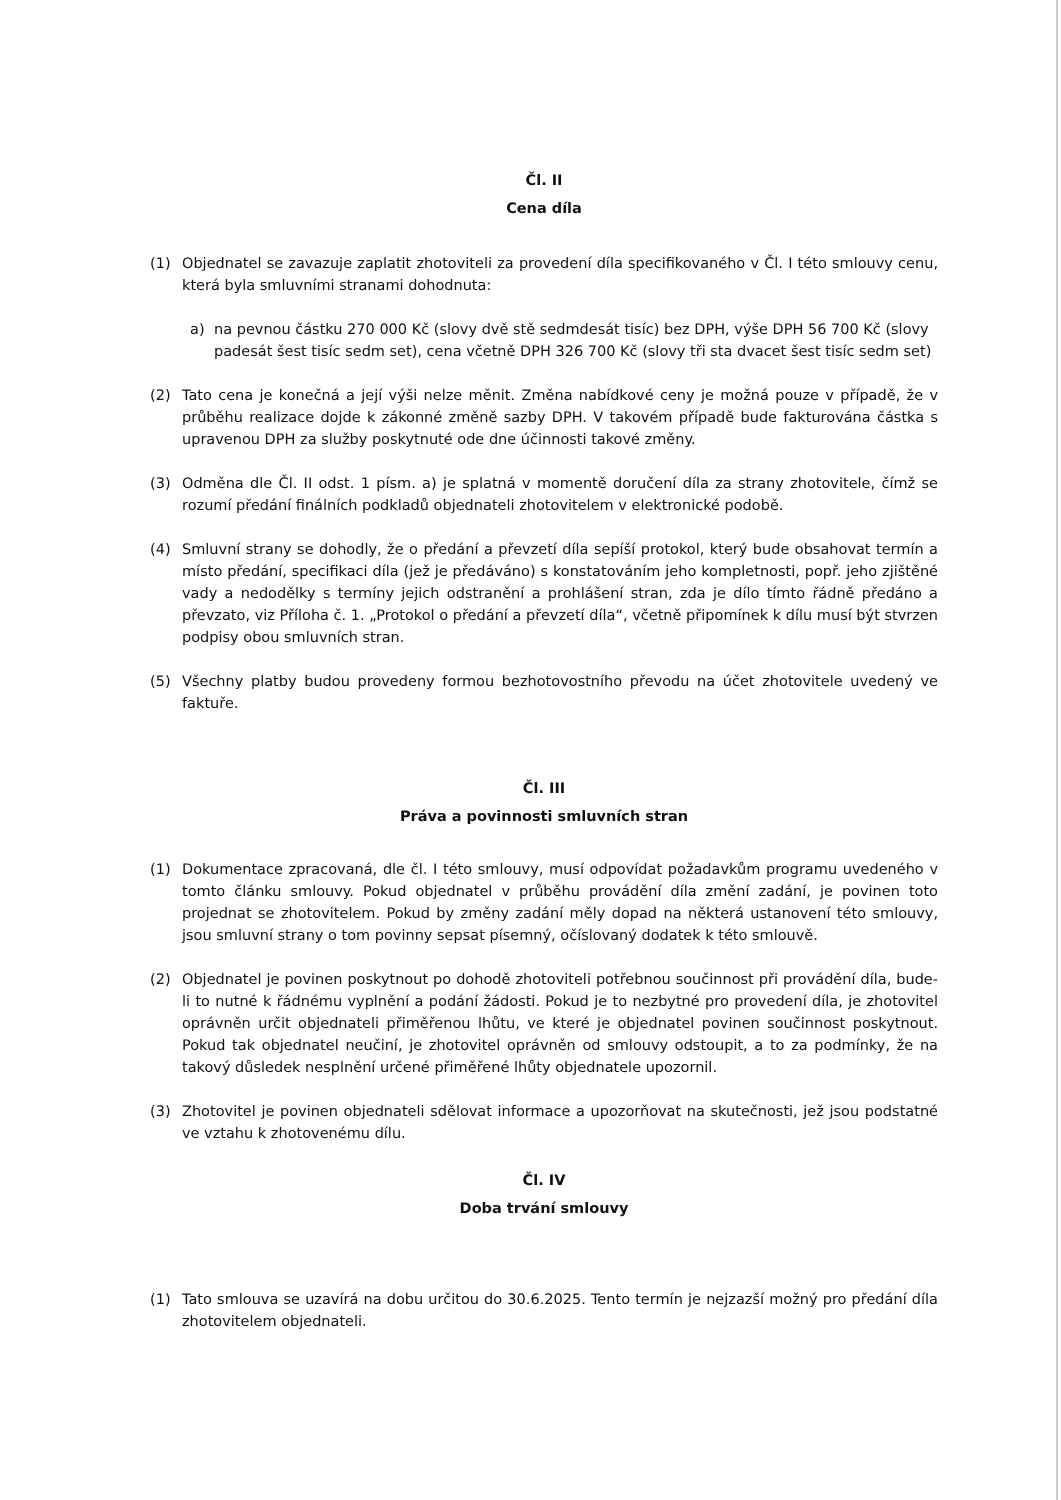Čl. II
Cena díla
(1) Objednatel se zavazuje zaplatit zhotoviteli za provedení díla specifikovaného v Čl. I této smlouvy cenu, která byla smluvními stranami dohodnuta:
a) na pevnou částku 270 000 Kč (slovy dvě stě sedmdesát tisíc) bez DPH, výše DPH 56 700 Kč (slovy padesát šest tisíc sedm set), cena včetně DPH 326 700 Kč (slovy tři sta dvacet šest tisíc sedm set)
(2) Tato cena je konečná a její výši nelze měnit. Změna nabídkové ceny je možná pouze v případě, že v průběhu realizace dojde k zákonné změně sazby DPH. V takovém případě bude fakturována částka s upravenou DPH za služby poskytnuté ode dne účinnosti takové změny.
(3) Odměna dle Čl. II odst. 1 písm. a) je splatná v momentě doručení díla za strany zhotovitele, čímž se rozumí předání finálních podkladů objednateli zhotovitelem v elektronické podobě.
(4) Smluvní strany se dohodly, že o předání a převzetí díla sepíší protokol, který bude obsahovat termín a místo předání, specifikaci díla (jež je předáváno) s konstatováním jeho kompletnosti, popř. jeho zjištěné vady a nedodělky s termíny jejich odstranění a prohlášení stran, zda je dílo tímto řádně předáno a převzato, viz Příloha č. 1. „Protokol o předání a převzetí díla“, včetně připomínek k dílu musí být stvrzen podpisy obou smluvních stran.
(5) Všechny platby budou provedeny formou bezhotovostního převodu na účet zhotovitele uvedený ve faktuře.
Čl. III
Práva a povinnosti smluvních stran
(1) Dokumentace zpracovaná, dle čl. I této smlouvy, musí odpovídat požadavkům programu uvedeného v tomto článku smlouvy. Pokud objednatel v průběhu provádění díla změní zadání, je povinen toto projednat se zhotovitelem. Pokud by změny zadání měly dopad na některá ustanovení této smlouvy, jsou smluvní strany o tom povinny sepsat písemný, očíslovaný dodatek k této smlouvě.
(2) Objednatel je povinen poskytnout po dohodě zhotoviteli potřebnou součinnost při provádění díla, bude-li to nutné k řádnému vyplnění a podání žádosti. Pokud je to nezbytné pro provedení díla, je zhotovitel oprávněn určit objednateli přiměřenou lhůtu, ve které je objednatel povinen součinnost poskytnout. Pokud tak objednatel neučiní, je zhotovitel oprávněn od smlouvy odstoupit, a to za podmínky, že na takový důsledek nesplnění určené přiměřené lhůty objednatele upozornil.
(3) Zhotovitel je povinen objednateli sdělovat informace a upozorňovat na skutečnosti, jež jsou podstatné ve vztahu k zhotovenému dílu.
Čl. IV
Doba trvání smlouvy
(1) Tato smlouva se uzavírá na dobu určitou do 30.6.2025. Tento termín je nejzazší možný pro předání díla zhotovitelem objednateli.